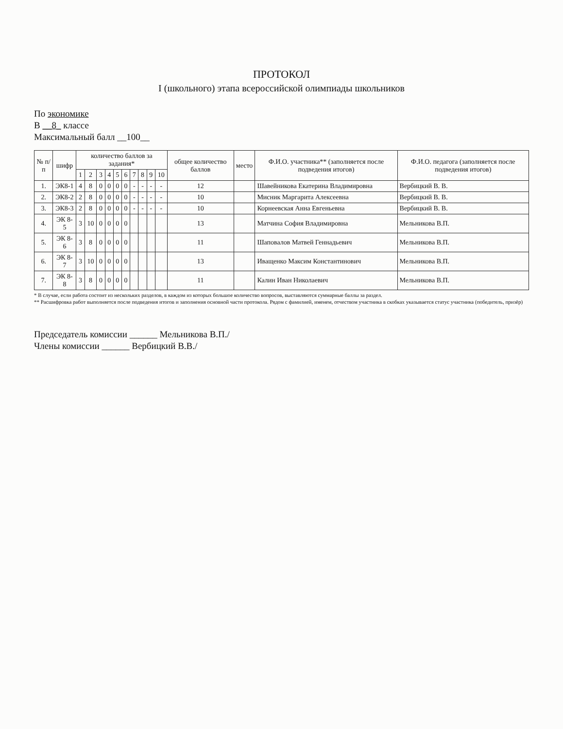ПРОТОКОЛ
I (школьного) этапа всероссийской олимпиады школьников
По экономике
В __8_ классе
Максимальный балл __100__
| № п/п | шифр | количество баллов за задания* | | | | | | | | | | общее количество баллов | место | Ф.И.О. участника** (заполняется после подведения итогов) | Ф.И.О. педагога (заполняется после подведения итогов) |
| --- | --- | --- | --- | --- | --- | --- | --- | --- | --- | --- | --- | --- | --- | --- | --- |
| | | 1 | 2 | 3 | 4 | 5 | 6 | 7 | 8 | 9 | 10 | | | | |
| 1. | ЭК8-1 | 4 | 8 | 0 | 0 | 0 | 0 | - | - | - | - | 12 | | Шавейникова Екатерина Владимировна | Вербицкий В. В. |
| 2. | ЭК8-2 | 2 | 8 | 0 | 0 | 0 | 0 | - | - | - | - | 10 | | Мисник Маргарита Алексеевна | Вербицкий В. В. |
| 3. | ЭК8-3 | 2 | 8 | 0 | 0 | 0 | 0 | - | - | - | - | 10 | | Корнеевская Анна Евгеньевна | Вербицкий В. В. |
| 4. | ЭК 8-5 | 3 | 10 | 0 | 0 | 0 | 0 | | | | | 13 | | Матчина София Владимировна | Мельникова В.П. |
| 5. | ЭК 8-6 | 3 | 8 | 0 | 0 | 0 | 0 | | | | | 11 | | Шаповалов Матвей Геннадьевич | Мельникова В.П. |
| 6. | ЭК 8-7 | 3 | 10 | 0 | 0 | 0 | 0 | | | | | 13 | | Иващенко Максим Константинович | Мельникова В.П. |
| 7. | ЭК 8-8 | 3 | 8 | 0 | 0 | 0 | 0 | | | | | 11 | | Калин Иван Николаевич | Мельникова В.П. |
* В случае, если работа состоит из нескольких разделов, в каждом из которых большое количество вопросов, выставляются суммарные баллы за раздел.
** Расшифровка работ выполняется после подведения итогов и заполнения основной части протокола. Рядом с фамилией, именем, отчеством участника в скобках указывается статус участника (победитель, призёр)
Председатель комиссии ______ Мельникова В.П./
Члены комиссии ______ Вербицкий В.В./